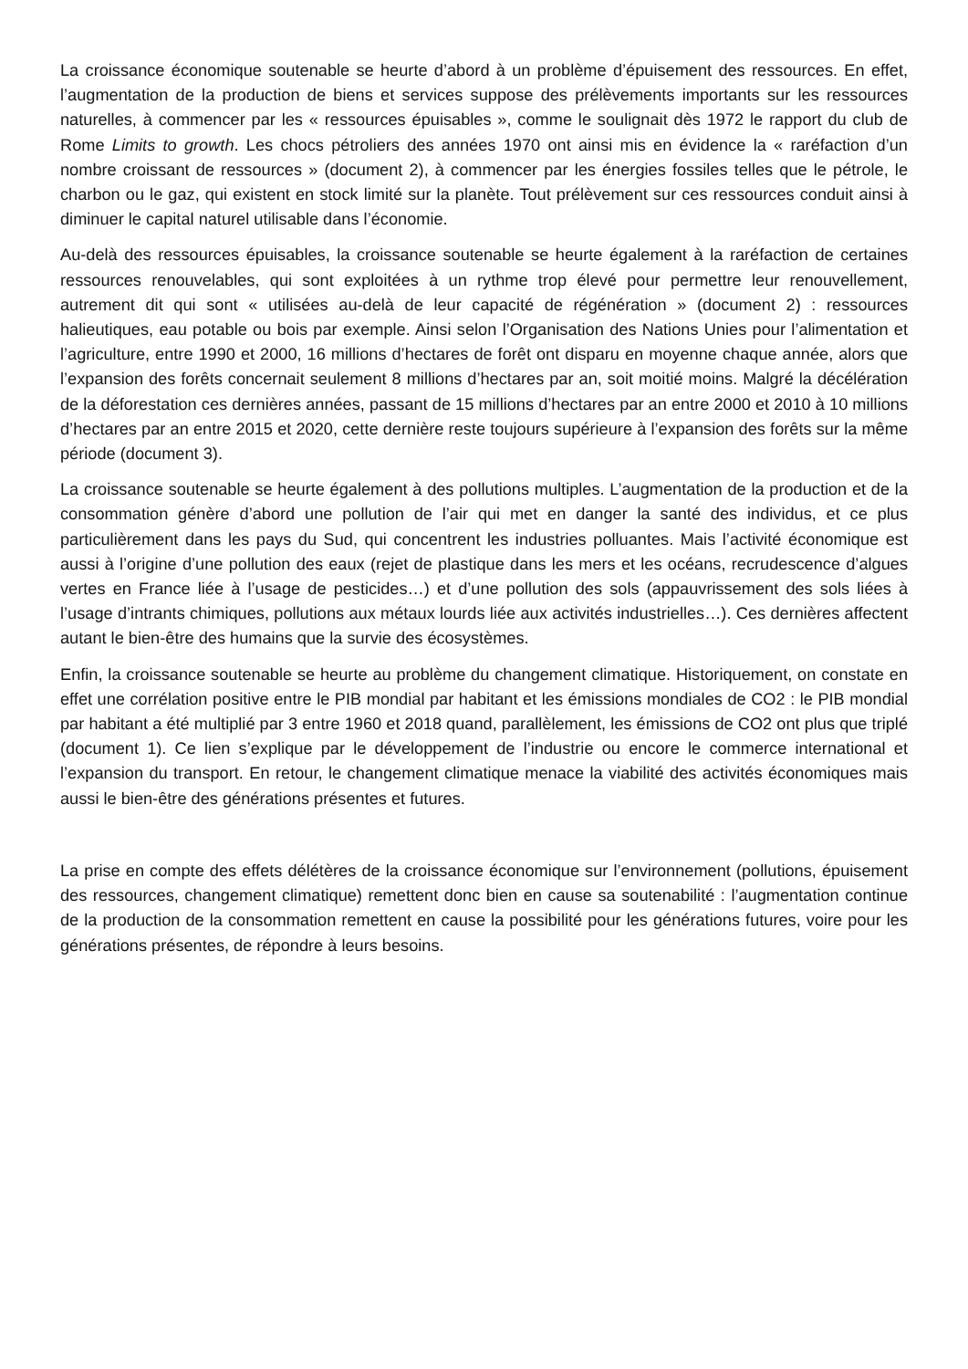La croissance économique soutenable se heurte d’abord à un problème d’épuisement des ressources. En effet, l’augmentation de la production de biens et services suppose des prélèvements importants sur les ressources naturelles, à commencer par les « ressources épuisables », comme le soulignait dès 1972 le rapport du club de Rome Limits to growth. Les chocs pétroliers des années 1970 ont ainsi mis en évidence la « raréfaction d’un nombre croissant de ressources » (document 2), à commencer par les énergies fossiles telles que le pétrole, le charbon ou le gaz, qui existent en stock limité sur la planète. Tout prélèvement sur ces ressources conduit ainsi à diminuer le capital naturel utilisable dans l’économie.
Au-delà des ressources épuisables, la croissance soutenable se heurte également à la raréfaction de certaines ressources renouvelables, qui sont exploitées à un rythme trop élevé pour permettre leur renouvellement, autrement dit qui sont « utilisées au-delà de leur capacité de régénération » (document 2) : ressources halieutiques, eau potable ou bois par exemple. Ainsi selon l’Organisation des Nations Unies pour l’alimentation et l’agriculture, entre 1990 et 2000, 16 millions d’hectares de forêt ont disparu en moyenne chaque année, alors que l’expansion des forêts concernait seulement 8 millions d’hectares par an, soit moitié moins. Malgré la décélération de la déforestation ces dernières années, passant de 15 millions d’hectares par an entre 2000 et 2010 à 10 millions d’hectares par an entre 2015 et 2020, cette dernière reste toujours supérieure à l’expansion des forêts sur la même période (document 3).
La croissance soutenable se heurte également à des pollutions multiples. L’augmentation de la production et de la consommation génère d’abord une pollution de l’air qui met en danger la santé des individus, et ce plus particulièrement dans les pays du Sud, qui concentrent les industries polluantes. Mais l’activité économique est aussi à l’origine d’une pollution des eaux (rejet de plastique dans les mers et les océans, recrudescence d’algues vertes en France liée à l’usage de pesticides…) et d’une pollution des sols (appauvrissement des sols liées à l’usage d’intrants chimiques, pollutions aux métaux lourds liée aux activités industrielles…). Ces dernières affectent autant le bien-être des humains que la survie des écosystèmes.
Enfin, la croissance soutenable se heurte au problème du changement climatique. Historiquement, on constate en effet une corrélation positive entre le PIB mondial par habitant et les émissions mondiales de CO2 : le PIB mondial par habitant a été multiplié par 3 entre 1960 et 2018 quand, parallèlement, les émissions de CO2 ont plus que triplé (document 1). Ce lien s’explique par le développement de l’industrie ou encore le commerce international et l’expansion du transport. En retour, le changement climatique menace la viabilité des activités économiques mais aussi le bien-être des générations présentes et futures.
La prise en compte des effets délétères de la croissance économique sur l’environnement (pollutions, épuisement des ressources, changement climatique) remettent donc bien en cause sa soutenabilité : l’augmentation continue de la production de la consommation remettent en cause la possibilité pour les générations futures, voire pour les générations présentes, de répondre à leurs besoins.